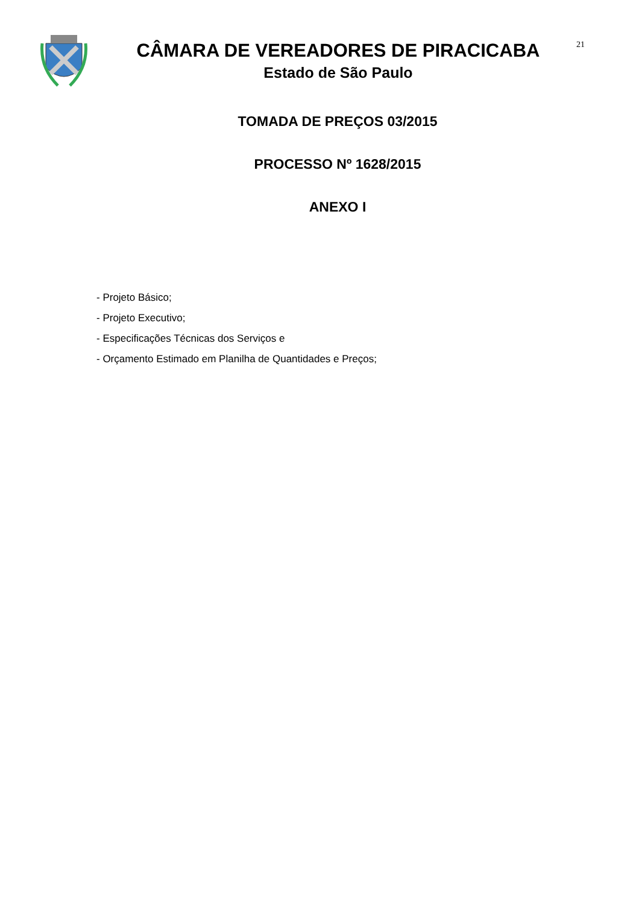CÂMARA DE VEREADORES DE PIRACICABA
Estado de São Paulo
21
TOMADA DE PREÇOS 03/2015
PROCESSO Nº 1628/2015
ANEXO I
- Projeto Básico;
- Projeto Executivo;
- Especificações Técnicas dos Serviços e
- Orçamento Estimado em Planilha de Quantidades e Preços;